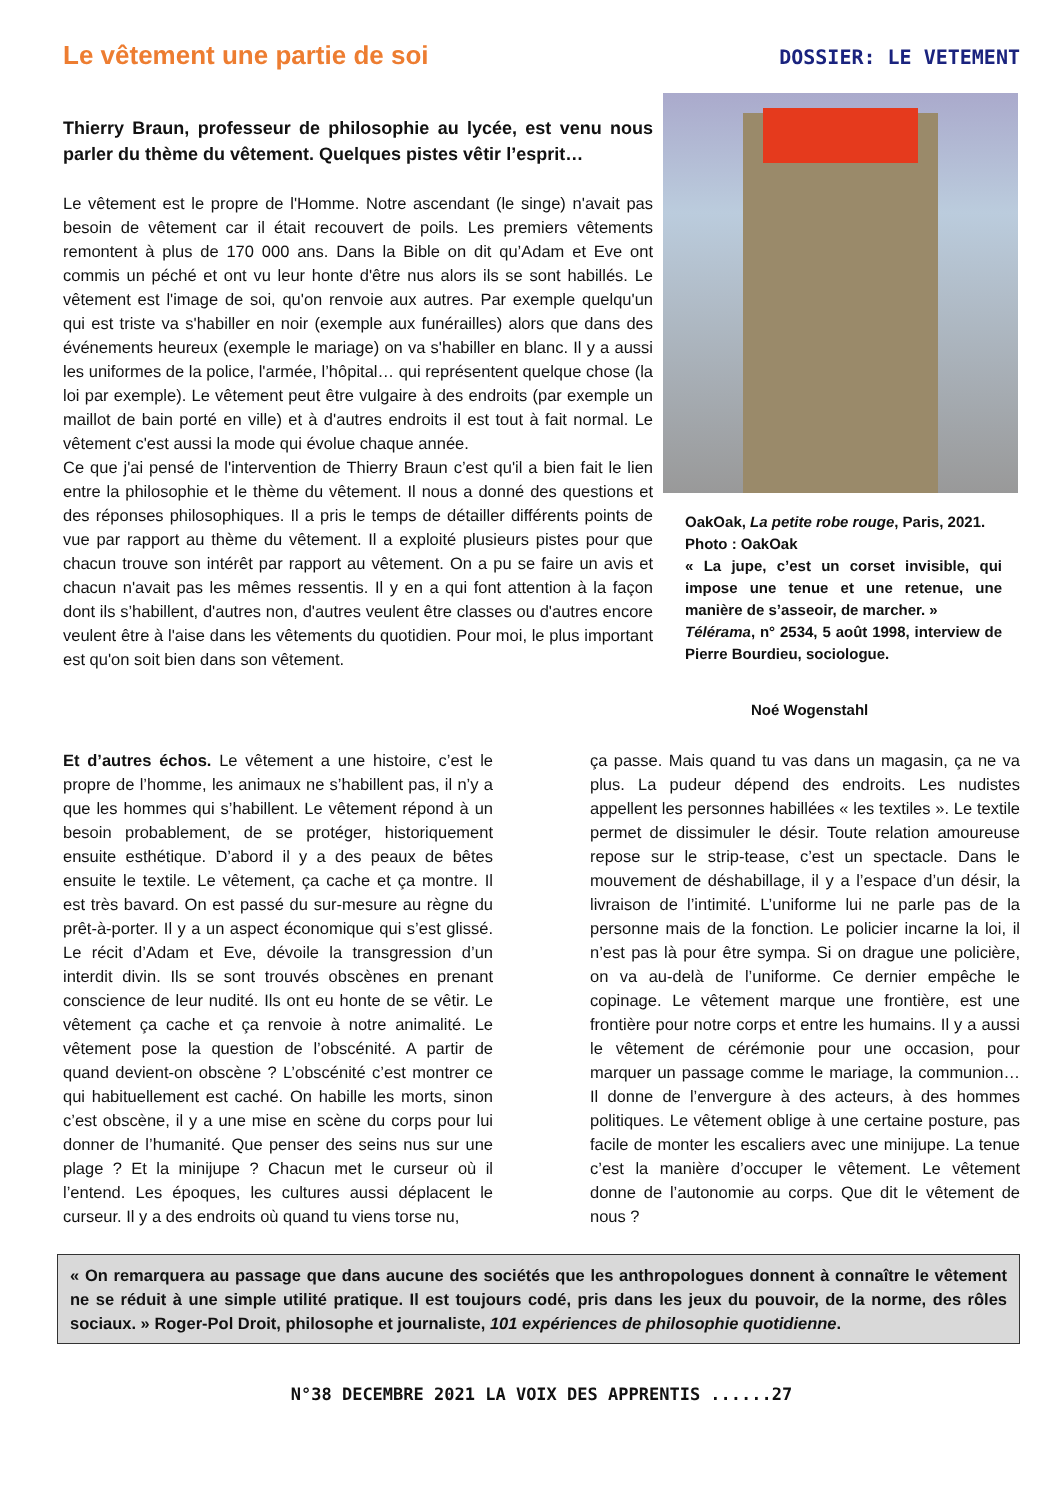Le vêtement une partie de soi
DOSSIER: LE VETEMENT
Thierry Braun, professeur de philosophie au lycée, est venu nous parler du thème du vêtement. Quelques pistes vêtir l’esprit…
Le vêtement est le propre de l'Homme. Notre ascendant (le singe) n'avait pas besoin de vêtement car il était recouvert de poils. Les premiers vêtements remontent à plus de 170 000 ans. Dans la Bible on dit qu’Adam et Eve ont commis un péché et ont vu leur honte d'être nus alors ils se sont habillés. Le vêtement est l'image de soi, qu'on renvoie aux autres. Par exemple quelqu'un qui est triste va s'habiller en noir (exemple aux funérailles) alors que dans des événements heureux (exemple le mariage) on va s'habiller en blanc. Il y a aussi les uniformes de la police, l'armée, l’hôpital… qui représentent quelque chose (la loi par exemple). Le vêtement peut être vulgaire à des endroits (par exemple un maillot de bain porté en ville) et à d'autres endroits il est tout à fait normal. Le vêtement c'est aussi la mode qui évolue chaque année.
Ce que j'ai pensé de l'intervention de Thierry Braun c’est qu'il a bien fait le lien entre la philosophie et le thème du vêtement. Il nous a donné des questions et des réponses philosophiques. Il a pris le temps de détailler différents points de vue par rapport au thème du vêtement. Il a exploité plusieurs pistes pour que chacun trouve son intérêt par rapport au vêtement. On a pu se faire un avis et chacun n'avait pas les mêmes ressentis. Il y en a qui font attention à la façon dont ils s’habillent, d'autres non, d'autres veulent être classes ou d'autres encore veulent être à l'aise dans les vêtements du quotidien. Pour moi, le plus important est qu'on soit bien dans son vêtement.
OakOak, La petite robe rouge, Paris, 2021.
Photo : OakOak
« La jupe, c’est un corset invisible, qui impose une tenue et une retenue, une manière de s’asseoir, de marcher. »
Télérama, n° 2534, 5 août 1998, interview de Pierre Bourdieu, sociologue.
Noé Wogenstahl
Et d’autres échos. Le vêtement a une histoire, c’est le propre de l’homme, les animaux ne s’habillent pas, il n’y a que les hommes qui s’habillent. Le vêtement répond à un besoin probablement, de se protéger, historiquement ensuite esthétique. D’abord il y a des peaux de bêtes ensuite le textile. Le vêtement, ça cache et ça montre. Il est très bavard. On est passé du sur-mesure au règne du prêt-à-porter. Il y a un aspect économique qui s’est glissé. Le récit d’Adam et Eve, dévoile la transgression d’un interdit divin. Ils se sont trouvés obscènes en prenant conscience de leur nudité. Ils ont eu honte de se vêtir. Le vêtement ça cache et ça renvoie à notre animalité. Le vêtement pose la question de l’obscénité. A partir de quand devient-on obscène ? L’obscénité c’est montrer ce qui habituellement est caché. On habille les morts, sinon c’est obscène, il y a une mise en scène du corps pour lui donner de l’humanité. Que penser des seins nus sur une plage ? Et la minijupe ? Chacun met le curseur où il l’entend. Les époques, les cultures aussi déplacent le curseur. Il y a des endroits où quand tu viens torse nu,
ça passe. Mais quand tu vas dans un magasin, ça ne va plus. La pudeur dépend des endroits. Les nudistes appellent les personnes habillées « les textiles ». Le textile permet de dissimuler le désir. Toute relation amoureuse repose sur le strip-tease, c’est un spectacle. Dans le mouvement de déshabillage, il y a l’espace d’un désir, la livraison de l’intimité. L’uniforme lui ne parle pas de la personne mais de la fonction. Le policier incarne la loi, il n’est pas là pour être sympa. Si on drague une policière, on va au-delà de l’uniforme. Ce dernier empêche le copinage. Le vêtement marque une frontière, est une frontière pour notre corps et entre les humains. Il y a aussi le vêtement de cérémonie pour une occasion, pour marquer un passage comme le mariage, la communion… Il donne de l’envergure à des acteurs, à des hommes politiques. Le vêtement oblige à une certaine posture, pas facile de monter les escaliers avec une minijupe. La tenue c’est la manière d’occuper le vêtement. Le vêtement donne de l’autonomie au corps. Que dit le vêtement de nous ?
« On remarquera au passage que dans aucune des sociétés que les anthropologues donnent à connaître le vêtement ne se réduit à une simple utilité pratique. Il est toujours codé, pris dans les jeux du pouvoir, de la norme, des rôles sociaux. » Roger-Pol Droit, philosophe et journaliste, 101 expériences de philosophie quotidienne.
N°38 DECEMBRE 2021 LA VOIX DES APPRENTIS ......27